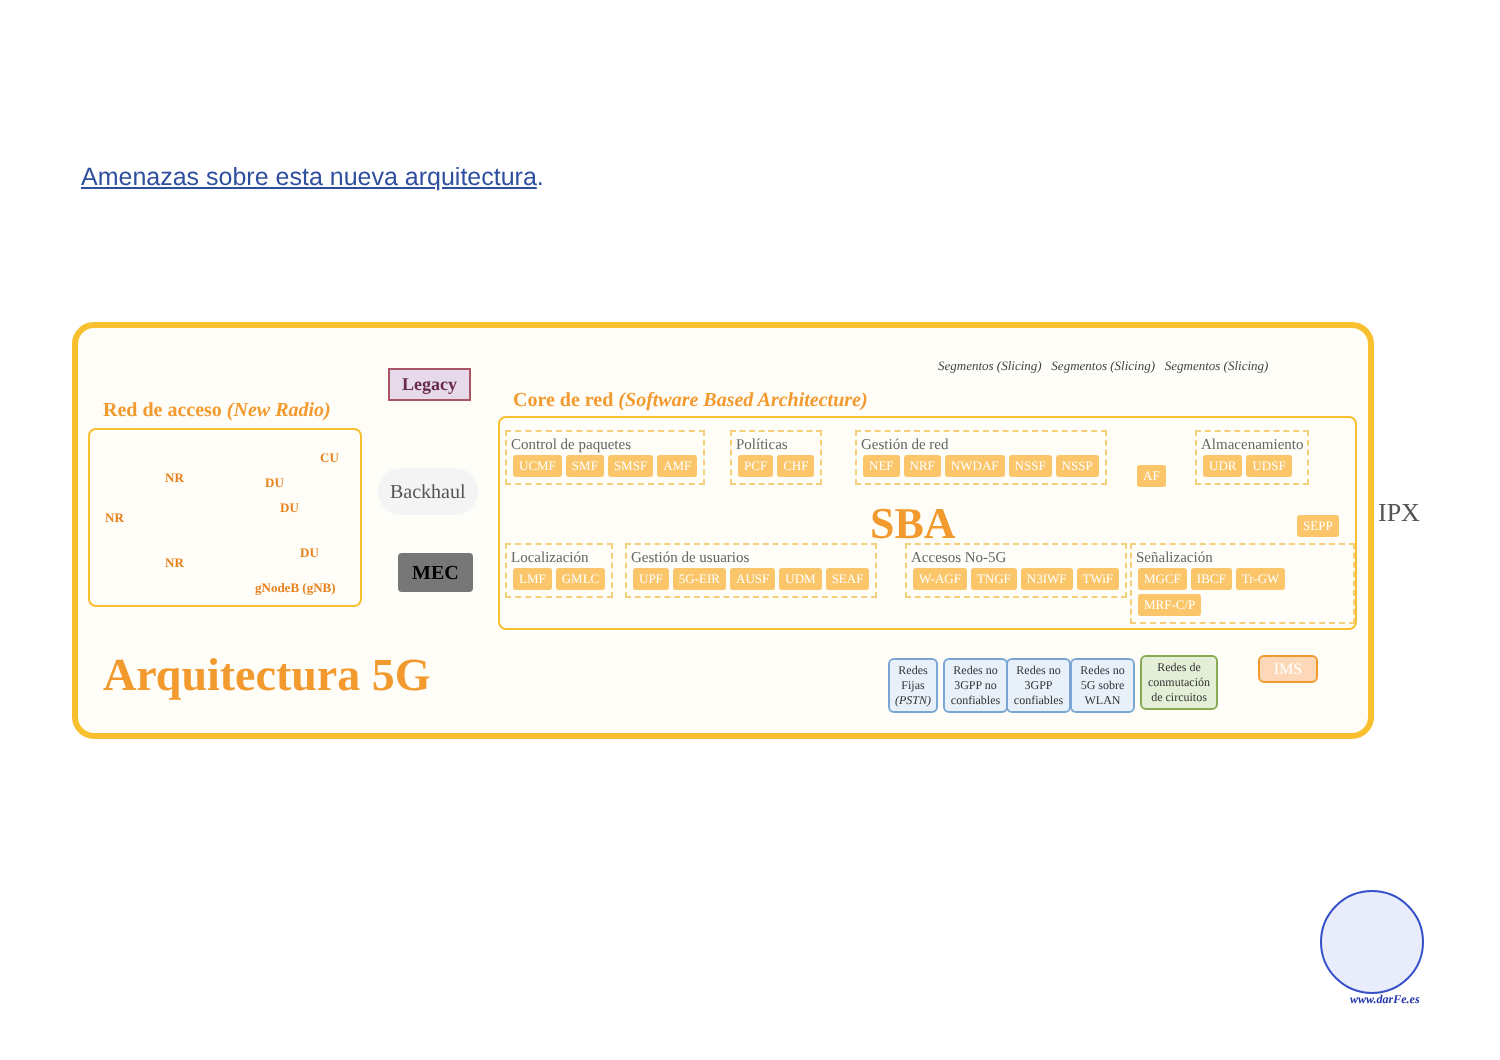Amenazas sobre esta nueva arquitectura.
Red de acceso (New Radio)
NR
NR
NR
DU
DU
DU
CU
gNodeB (gNB)
Legacy
Backhaul
MEC
Arquitectura 5G
Core de red (Software Based Architecture)
Segmentos (Slicing) Segmentos (Slicing) Segmentos (Slicing)
Control de paquetes
UCMF SMF SMSF AMF
Políticas
PCF CHF
Gestión de red
NEF NRF NWDAF NSSF NSSP
AF
Almacenamiento
UDR UDSF
SBA SEPP
Localización
LMF GMLC
Gestión de usuarios
UPF 5G-EIR AUSF UDM SEAF
Accesos No-5G
W-AGF TNGF N3IWF TWiF
Señalización
MGCF IBCF Tr-GW MRF-C/P
IPX
Redes Fijas (PSTN)
Redes no 3GPP no confiables
Redes no 3GPP confiables
Redes no 5G sobre WLAN
Redes de conmutación de circuitos
IMS
www.darFe.es